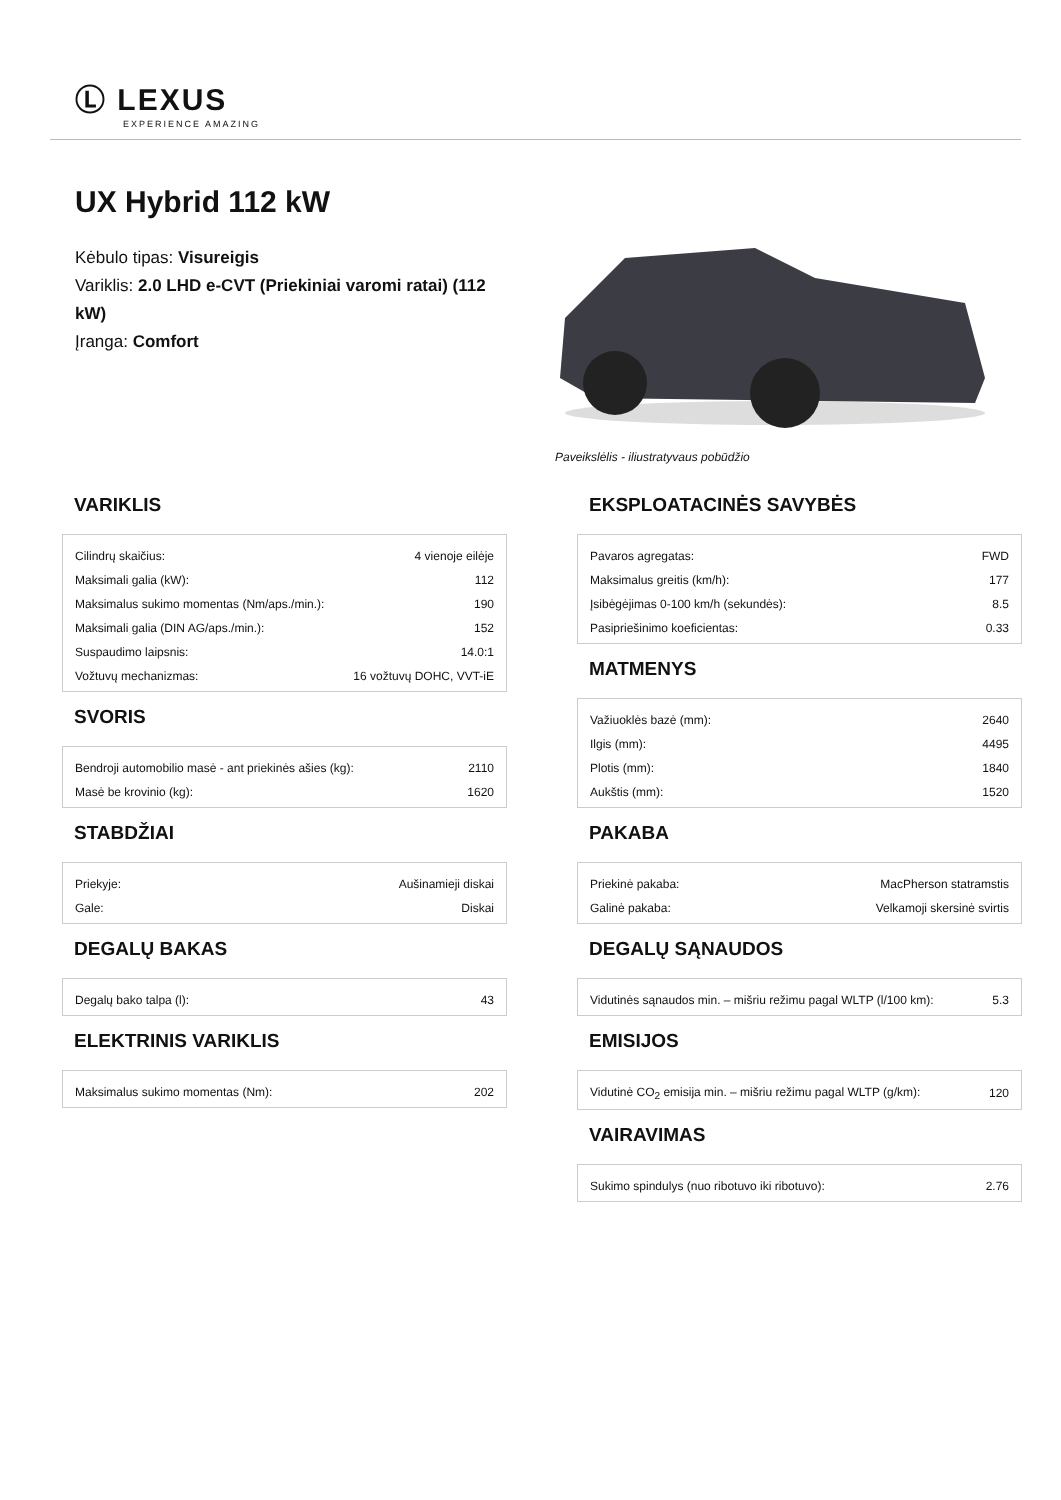Ⓛ LEXUS
EXPERIENCE AMAZING
UX Hybrid 112 kW
Kėbulo tipas: Visureigis
Variklis: 2.0 LHD e-CVT (Priekiniai varomi ratai) (112 kW)
Įranga: Comfort
Paveikslėlis - iliustratyvaus pobūdžio
VARIKLIS
| Cilindrų skaičius: | 4 vienoje eilėje |
| Maksimali galia (kW): | 112 |
| Maksimalus sukimo momentas (Nm/aps./min.): | 190 |
| Maksimali galia (DIN AG/aps./min.): | 152 |
| Suspaudimo laipsnis: | 14.0:1 |
| Vožtuvų mechanizmas: | 16 vožtuvų DOHC, VVT-iE |
SVORIS
| Bendroji automobilio masė - ant priekinės ašies (kg): | 2110 |
| Masė be krovinio (kg): | 1620 |
STABDŽIAI
| Priekyje: | Aušinamieji diskai |
| Gale: | Diskai |
DEGALŲ BAKAS
| Degalų bako talpa (l): | 43 |
ELEKTRINIS VARIKLIS
| Maksimalus sukimo momentas (Nm): | 202 |
EKSPLOATACINĖS SAVYBĖS
| Pavaros agregatas: | FWD |
| Maksimalus greitis (km/h): | 177 |
| Įsibėgėjimas 0-100 km/h (sekundės): | 8.5 |
| Pasipriešinimo koeficientas: | 0.33 |
MATMENYS
| Važiuoklės bazė (mm): | 2640 |
| Ilgis (mm): | 4495 |
| Plotis (mm): | 1840 |
| Aukštis (mm): | 1520 |
PAKABA
| Priekinė pakaba: | MacPherson statramstis |
| Galinė pakaba: | Velkamoji skersinė svirtis |
DEGALŲ SĄNAUDOS
| Vidutinės sąnaudos min. – mišriu režimu pagal WLTP (l/100 km): | 5.3 |
EMISIJOS
| Vidutinė CO<sub>2</sub> emisija min. – mišriu režimu pagal WLTP (g/km): | 120 |
VAIRAVIMAS
| Sukimo spindulys (nuo ribotuvo iki ribotuvo): | 2.76 |